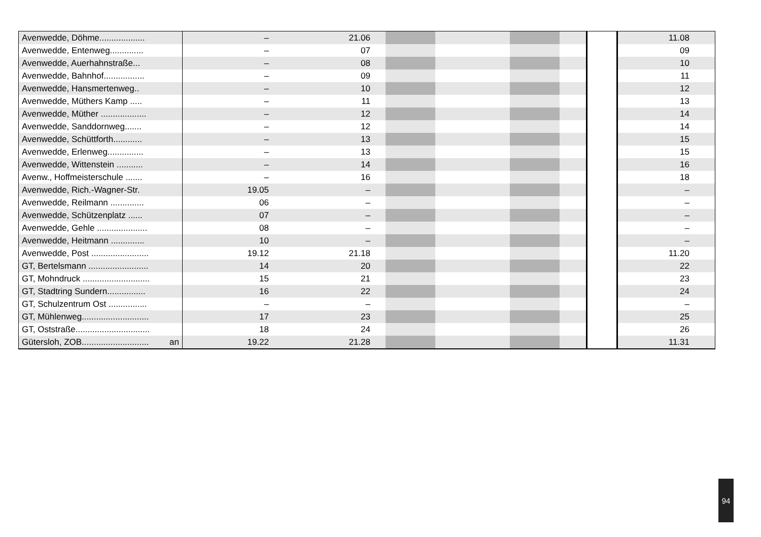| Avenwedde, Döhme................... | – | 21.06 | | | | | | 11.08 |
| Avenwedde, Entenweg.............. | – | 07 | | | | | | 09 |
| Avenwedde, Auerhahnstraße... | – | 08 | | | | | | 10 |
| Avenwedde, Bahnhof................. | – | 09 | | | | | | 11 |
| Avenwedde, Hansmertenweg.. | – | 10 | | | | | | 12 |
| Avenwedde, Müthers Kamp ..... | – | 11 | | | | | | 13 |
| Avenwedde, Müther ................... | – | 12 | | | | | | 14 |
| Avenwedde, Sanddornweg....... | – | 12 | | | | | | 14 |
| Avenwedde, Schüttforth............ | – | 13 | | | | | | 15 |
| Avenwedde, Erlenweg............... | – | 13 | | | | | | 15 |
| Avenwedde, Wittenstein ........... | – | 14 | | | | | | 16 |
| Avenw., Hoffmeisterschule ....... | – | 16 | | | | | | 18 |
| Avenwedde, Rich.-Wagner-Str. | 19.05 | – | | | | | | – |
| Avenwedde, Reilmann .............. | 06 | – | | | | | | – |
| Avenwedde, Schützenplatz ...... | 07 | – | | | | | | – |
| Avenwedde, Gehle ..................... | 08 | – | | | | | | – |
| Avenwedde, Heitmann .............. | 10 | – | | | | | | – |
| Avenwedde, Post ........................ | 19.12 | 21.18 | | | | | | 11.20 |
| GT, Bertelsmann ......................... | 14 | 20 | | | | | | 22 |
| GT, Mohndruck ............................ | 15 | 21 | | | | | | 23 |
| GT, Stadtring Sundern................ | 16 | 22 | | | | | | 24 |
| GT, Schulzentrum Ost ................ | – | – | | | | | | – |
| GT, Mühlenweg............................ | 17 | 23 | | | | | | 25 |
| GT, Oststraße............................... | 18 | 24 | | | | | | 26 |
| Gütersloh, ZOB............................ an | 19.22 | 21.28 | | | | | | 11.31 |
94